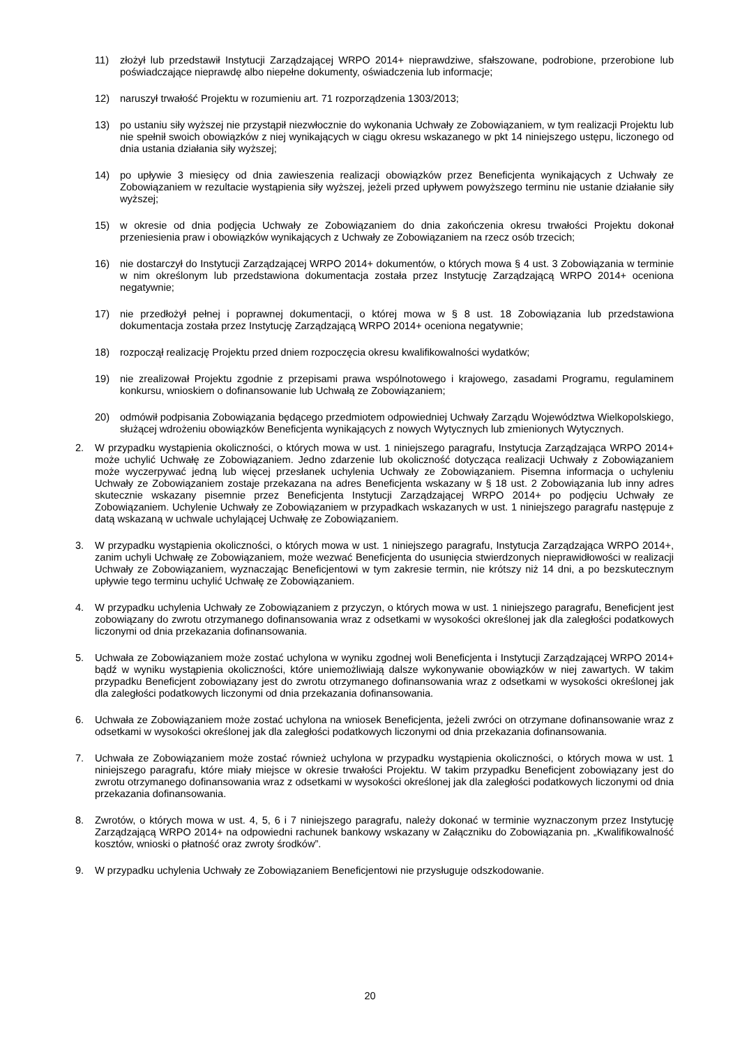11) złożył lub przedstawił Instytucji Zarządzającej WRPO 2014+ nieprawdziwe, sfałszowane, podrobione, przerobione lub poświadczające nieprawdę albo niepełne dokumenty, oświadczenia lub informacje;
12) naruszył trwałość Projektu w rozumieniu art. 71 rozporządzenia 1303/2013;
13) po ustaniu siły wyższej nie przystąpił niezwłocznie do wykonania Uchwały ze Zobowiązaniem, w tym realizacji Projektu lub nie spełnił swoich obowiązków z niej wynikających w ciągu okresu wskazanego w pkt 14 niniejszego ustępu, liczonego od dnia ustania działania siły wyższej;
14) po upływie 3 miesięcy od dnia zawieszenia realizacji obowiązków przez Beneficjenta wynikających z Uchwały ze Zobowiązaniem w rezultacie wystąpienia siły wyższej, jeżeli przed upływem powyższego terminu nie ustanie działanie siły wyższej;
15) w okresie od dnia podjęcia Uchwały ze Zobowiązaniem do dnia zakończenia okresu trwałości Projektu dokonał przeniesienia praw i obowiązków wynikających z Uchwały ze Zobowiązaniem na rzecz osób trzecich;
16) nie dostarczył do Instytucji Zarządzającej WRPO 2014+ dokumentów, o których mowa § 4 ust. 3 Zobowiązania w terminie w nim określonym lub przedstawiona dokumentacja została przez Instytucję Zarządzającą WRPO 2014+ oceniona negatywnie;
17) nie przedłożył pełnej i poprawnej dokumentacji, o której mowa w § 8 ust. 18 Zobowiązania lub przedstawiona dokumentacja została przez Instytucję Zarządzającą WRPO 2014+ oceniona negatywnie;
18) rozpoczął realizację Projektu przed dniem rozpoczęcia okresu kwalifikowalności wydatków;
19) nie zrealizował Projektu zgodnie z przepisami prawa wspólnotowego i krajowego, zasadami Programu, regulaminem konkursu, wnioskiem o dofinansowanie lub Uchwałą ze Zobowiązaniem;
20) odmówił podpisania Zobowiązania będącego przedmiotem odpowiedniej Uchwały Zarządu Województwa Wielkopolskiego, służącej wdrożeniu obowiązków Beneficjenta wynikających z nowych Wytycznych lub zmienionych Wytycznych.
2. W przypadku wystąpienia okoliczności, o których mowa w ust. 1 niniejszego paragrafu, Instytucja Zarządzająca WRPO 2014+ może uchylić Uchwałę ze Zobowiązaniem. Jedno zdarzenie lub okoliczność dotycząca realizacji Uchwały z Zobowiązaniem może wyczerpywać jedną lub więcej przesłanek uchylenia Uchwały ze Zobowiązaniem. Pisemna informacja o uchyleniu Uchwały ze Zobowiązaniem zostaje przekazana na adres Beneficjenta wskazany w § 18 ust. 2 Zobowiązania lub inny adres skutecznie wskazany pisemnie przez Beneficjenta Instytucji Zarządzającej WRPO 2014+ po podjęciu Uchwały ze Zobowiązaniem. Uchylenie Uchwały ze Zobowiązaniem w przypadkach wskazanych w ust. 1 niniejszego paragrafu następuje z datą wskazaną w uchwale uchylającej Uchwałę ze Zobowiązaniem.
3. W przypadku wystąpienia okoliczności, o których mowa w ust. 1 niniejszego paragrafu, Instytucja Zarządzająca WRPO 2014+, zanim uchyli Uchwałę ze Zobowiązaniem, może wezwać Beneficjenta do usunięcia stwierdzonych nieprawidłowości w realizacji Uchwały ze Zobowiązaniem, wyznaczając Beneficjentowi w tym zakresie termin, nie krótszy niż 14 dni, a po bezskutecznym upływie tego terminu uchylić Uchwałę ze Zobowiązaniem.
4. W przypadku uchylenia Uchwały ze Zobowiązaniem z przyczyn, o których mowa w ust. 1 niniejszego paragrafu, Beneficjent jest zobowiązany do zwrotu otrzymanego dofinansowania wraz z odsetkami w wysokości określonej jak dla zaległości podatkowych liczonymi od dnia przekazania dofinansowania.
5. Uchwała ze Zobowiązaniem może zostać uchylona w wyniku zgodnej woli Beneficjenta i Instytucji Zarządzającej WRPO 2014+ bądź w wyniku wystąpienia okoliczności, które uniemożliwiają dalsze wykonywanie obowiązków w niej zawartych. W takim przypadku Beneficjent zobowiązany jest do zwrotu otrzymanego dofinansowania wraz z odsetkami w wysokości określonej jak dla zaległości podatkowych liczonymi od dnia przekazania dofinansowania.
6. Uchwała ze Zobowiązaniem może zostać uchylona na wniosek Beneficjenta, jeżeli zwróci on otrzymane dofinansowanie wraz z odsetkami w wysokości określonej jak dla zaległości podatkowych liczonymi od dnia przekazania dofinansowania.
7. Uchwała ze Zobowiązaniem może zostać również uchylona w przypadku wystąpienia okoliczności, o których mowa w ust. 1 niniejszego paragrafu, które miały miejsce w okresie trwałości Projektu. W takim przypadku Beneficjent zobowiązany jest do zwrotu otrzymanego dofinansowania wraz z odsetkami w wysokości określonej jak dla zaległości podatkowych liczonymi od dnia przekazania dofinansowania.
8. Zwrotów, o których mowa w ust. 4, 5, 6 i 7 niniejszego paragrafu, należy dokonać w terminie wyznaczonym przez Instytucję Zarządzającą WRPO 2014+ na odpowiedni rachunek bankowy wskazany w Załączniku do Zobowiązania pn. „Kwalifikowalność kosztów, wnioski o płatność oraz zwroty środków”.
9. W przypadku uchylenia Uchwały ze Zobowiązaniem Beneficjentowi nie przysługuje odszkodowanie.
20